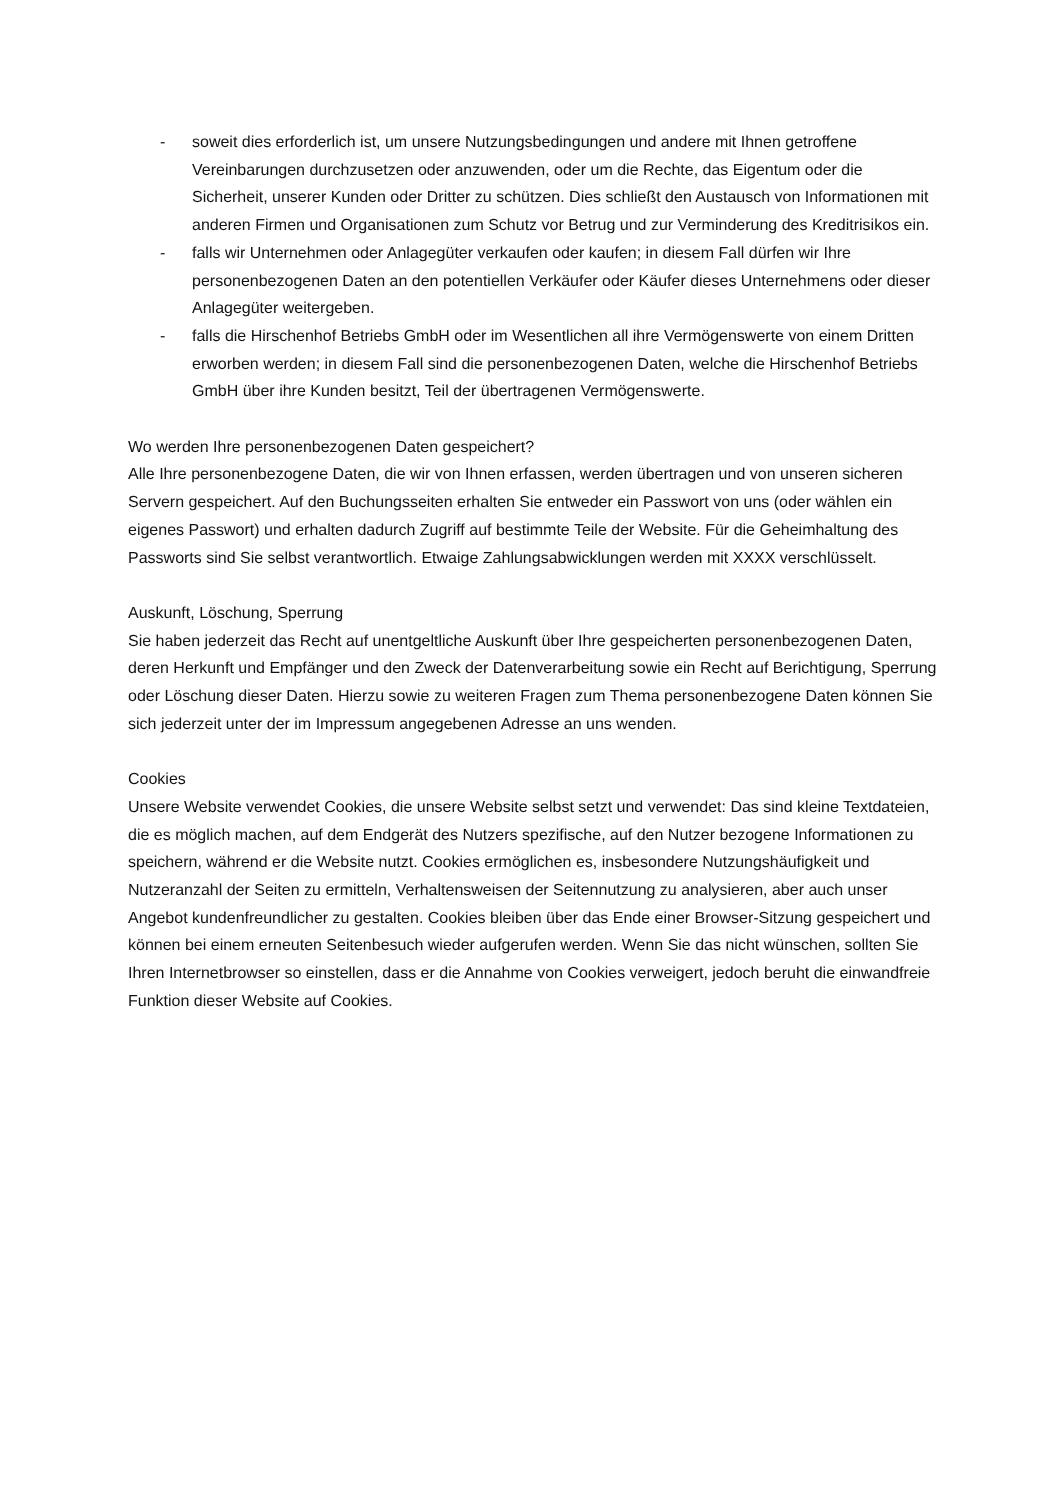- soweit dies erforderlich ist, um unsere Nutzungsbedingungen und andere mit Ihnen getroffene Vereinbarungen durchzusetzen oder anzuwenden, oder um die Rechte, das Eigentum oder die Sicherheit, unserer Kunden oder Dritter zu schützen. Dies schließt den Austausch von Informationen mit anderen Firmen und Organisationen zum Schutz vor Betrug und zur Verminderung des Kreditrisikos ein.
- falls wir Unternehmen oder Anlagegüter verkaufen oder kaufen; in diesem Fall dürfen wir Ihre personenbezogenen Daten an den potentiellen Verkäufer oder Käufer dieses Unternehmens oder dieser Anlagegüter weitergeben.
- falls die Hirschenhof Betriebs GmbH oder im Wesentlichen all ihre Vermögenswerte von einem Dritten erworben werden; in diesem Fall sind die personenbezogenen Daten, welche die Hirschenhof Betriebs GmbH über ihre Kunden besitzt, Teil der übertragenen Vermögenswerte.
Wo werden Ihre personenbezogenen Daten gespeichert?
Alle Ihre personenbezogene Daten, die wir von Ihnen erfassen, werden übertragen und von unseren sicheren Servern gespeichert. Auf den Buchungsseiten erhalten Sie entweder ein Passwort von uns (oder wählen ein eigenes Passwort) und erhalten dadurch Zugriff auf bestimmte Teile der Website. Für die Geheimhaltung des Passworts sind Sie selbst verantwortlich. Etwaige Zahlungsabwicklungen werden mit XXXX verschlüsselt.
Auskunft, Löschung, Sperrung
Sie haben jederzeit das Recht auf unentgeltliche Auskunft über Ihre gespeicherten personenbezogenen Daten, deren Herkunft und Empfänger und den Zweck der Datenverarbeitung sowie ein Recht auf Berichtigung, Sperrung oder Löschung dieser Daten. Hierzu sowie zu weiteren Fragen zum Thema personenbezogene Daten können Sie sich jederzeit unter der im Impressum angegebenen Adresse an uns wenden.
Cookies
Unsere Website verwendet Cookies, die unsere Website selbst setzt und verwendet: Das sind kleine Textdateien, die es möglich machen, auf dem Endgerät des Nutzers spezifische, auf den Nutzer bezogene Informationen zu speichern, während er die Website nutzt. Cookies ermöglichen es, insbesondere Nutzungshäufigkeit und Nutzeranzahl der Seiten zu ermitteln, Verhaltensweisen der Seitennutzung zu analysieren, aber auch unser Angebot kundenfreundlicher zu gestalten. Cookies bleiben über das Ende einer Browser-Sitzung gespeichert und können bei einem erneuten Seitenbesuch wieder aufgerufen werden. Wenn Sie das nicht wünschen, sollten Sie Ihren Internetbrowser so einstellen, dass er die Annahme von Cookies verweigert, jedoch beruht die einwandfreie Funktion dieser Website auf Cookies.